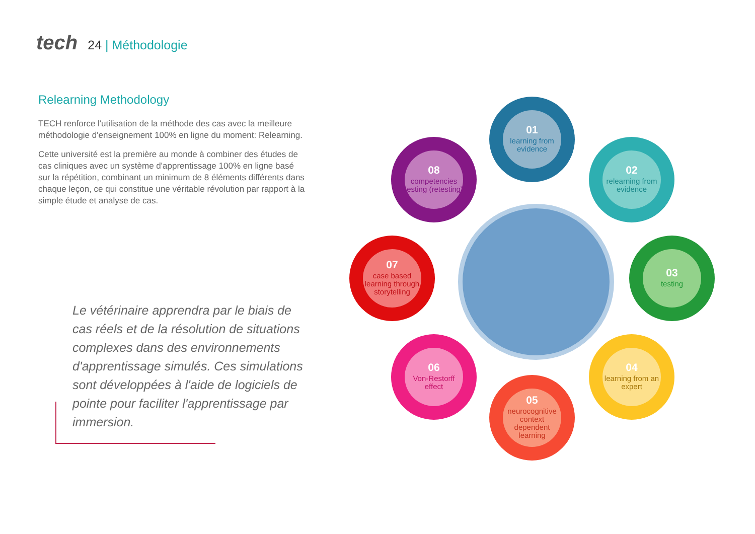tech 24 | Méthodologie
Relearning Methodology
TECH renforce l'utilisation de la méthode des cas avec la meilleure méthodologie d'enseignement 100% en ligne du moment: Relearning.
Cette université est la première au monde à combiner des études de cas cliniques avec un système d'apprentissage 100% en ligne basé sur la répétition, combinant un minimum de 8 éléments différents dans chaque leçon, ce qui constitue une véritable révolution par rapport à la simple étude et analyse de cas.
Le vétérinaire apprendra par le biais de cas réels et de la résolution de situations complexes dans des environnements d'apprentissage simulés. Ces simulations sont développées à l'aide de logiciels de pointe pour faciliter l'apprentissage par immersion.
01
learning from evidence
02
relearning from evidence
03
testing
04
learning from an expert
05
neurocognitive context dependent learning
06
Von-Restorff effect
07
case based learning through storytelling
08
competencies testing (retesting)